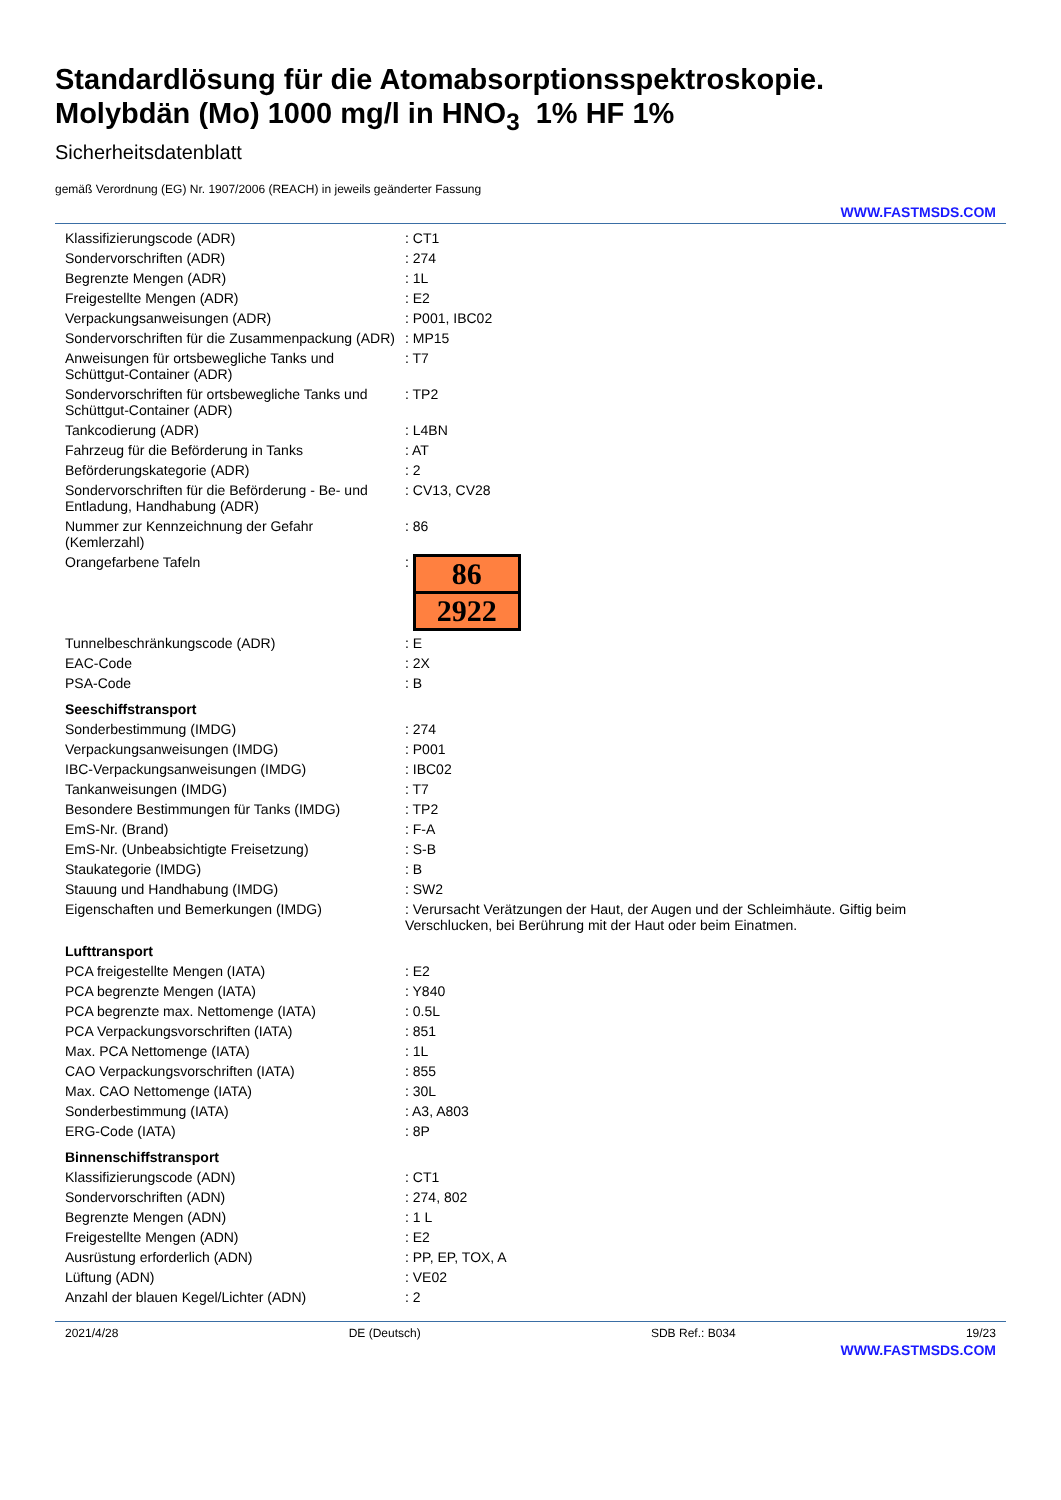Standardlösung für die Atomabsorptionsspektroskopie.
Molybdän (Mo) 1000 mg/l in HNO<sub>3</sub> 1% HF 1%
Sicherheitsdatenblatt
gemäß Verordnung (EG) Nr. 1907/2006 (REACH) in jeweils geänderter Fassung
WWW.FASTMSDS.COM
| Klassifizierungscode (ADR) | : CT1 |
| Sondervorschriften (ADR) | : 274 |
| Begrenzte Mengen (ADR) | : 1L |
| Freigestellte Mengen (ADR) | : E2 |
| Verpackungsanweisungen (ADR) | : P001, IBC02 |
| Sondervorschriften für die Zusammenpackung (ADR) | : MP15 |
| Anweisungen für ortsbewegliche Tanks und Schüttgut-Container (ADR) | : T7 |
| Sondervorschriften für ortsbewegliche Tanks und Schüttgut-Container (ADR) | : TP2 |
| Tankcodierung (ADR) | : L4BN |
| Fahrzeug für die Beförderung in Tanks | : AT |
| Beförderungskategorie (ADR) | : 2 |
| Sondervorschriften für die Beförderung - Be- und Entladung, Handhabung (ADR) | : CV13, CV28 |
| Nummer zur Kennzeichnung der Gefahr (Kemlerzahl) | : 86 |
| Orangefarbene Tafeln | : 86 2922 |
| Tunnelbeschränkungscode (ADR) | : E |
| EAC-Code | : 2X |
| PSA-Code | : B |
| Seeschiffstransport | |
| Sonderbestimmung (IMDG) | : 274 |
| Verpackungsanweisungen (IMDG) | : P001 |
| IBC-Verpackungsanweisungen (IMDG) | : IBC02 |
| Tankanweisungen (IMDG) | : T7 |
| Besondere Bestimmungen für Tanks (IMDG) | : TP2 |
| EmS-Nr. (Brand) | : F-A |
| EmS-Nr. (Unbeabsichtigte Freisetzung) | : S-B |
| Staukategorie (IMDG) | : B |
| Stauung und Handhabung (IMDG) | : SW2 |
| Eigenschaften und Bemerkungen (IMDG) | : Verursacht Verätzungen der Haut, der Augen und der Schleimhäute. Giftig beim Verschlucken, bei Berührung mit der Haut oder beim Einatmen. |
| Lufttransport | |
| PCA freigestellte Mengen (IATA) | : E2 |
| PCA begrenzte Mengen (IATA) | : Y840 |
| PCA begrenzte max. Nettomenge (IATA) | : 0.5L |
| PCA Verpackungsvorschriften (IATA) | : 851 |
| Max. PCA Nettomenge (IATA) | : 1L |
| CAO Verpackungsvorschriften (IATA) | : 855 |
| Max. CAO Nettomenge (IATA) | : 30L |
| Sonderbestimmung (IATA) | : A3, A803 |
| ERG-Code (IATA) | : 8P |
| Binnenschiffstransport | |
| Klassifizierungscode (ADN) | : CT1 |
| Sondervorschriften (ADN) | : 274, 802 |
| Begrenzte Mengen (ADN) | : 1 L |
| Freigestellte Mengen (ADN) | : E2 |
| Ausrüstung erforderlich (ADN) | : PP, EP, TOX, A |
| Lüftung (ADN) | : VE02 |
| Anzahl der blauen Kegel/Lichter (ADN) | : 2 |
2021/4/28 DE (Deutsch) SDB Ref.: B034 19/23
WWW.FASTMSDS.COM